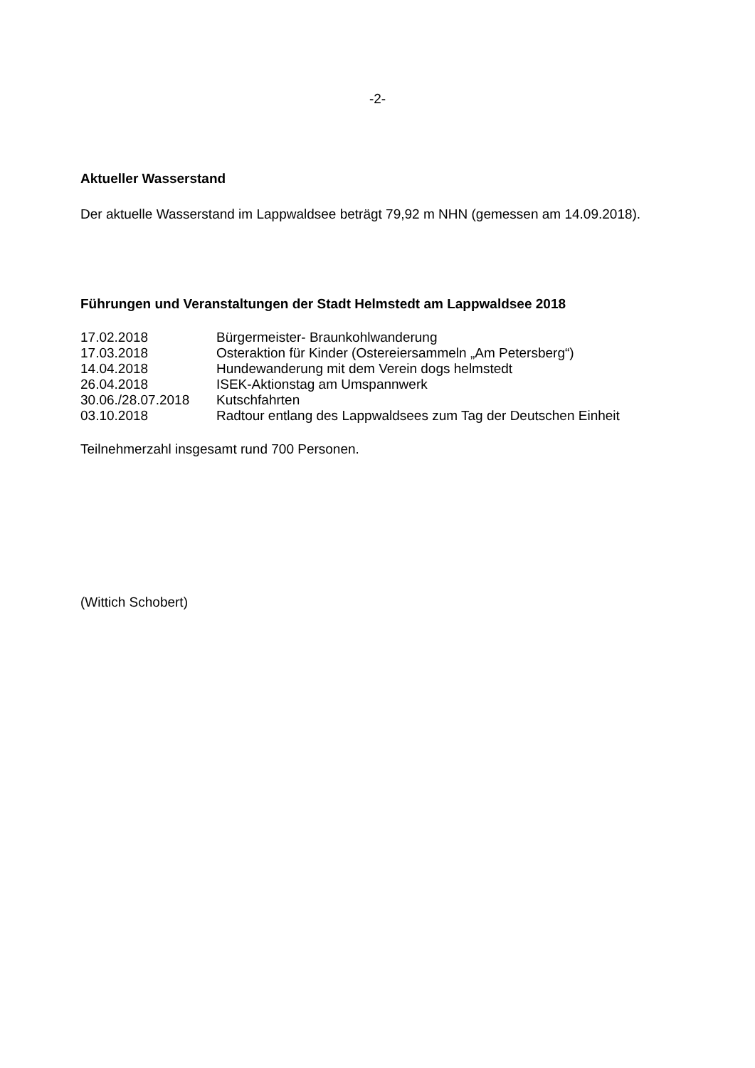-2-
Aktueller Wasserstand
Der aktuelle Wasserstand im Lappwaldsee beträgt 79,92 m NHN (gemessen am 14.09.2018).
Führungen und Veranstaltungen der Stadt Helmstedt am Lappwaldsee 2018
| 17.02.2018 | Bürgermeister- Braunkohlwanderung |
| 17.03.2018 | Osteraktion für Kinder (Ostereiersammeln „Am Petersberg“) |
| 14.04.2018 | Hundewanderung mit dem Verein dogs helmstedt |
| 26.04.2018 | ISEK-Aktionstag am Umspannwerk |
| 30.06./28.07.2018 | Kutschfahrten |
| 03.10.2018 | Radtour entlang des Lappwaldsees zum Tag der Deutschen Einheit |
Teilnehmerzahl insgesamt rund 700 Personen.
(Wittich Schobert)